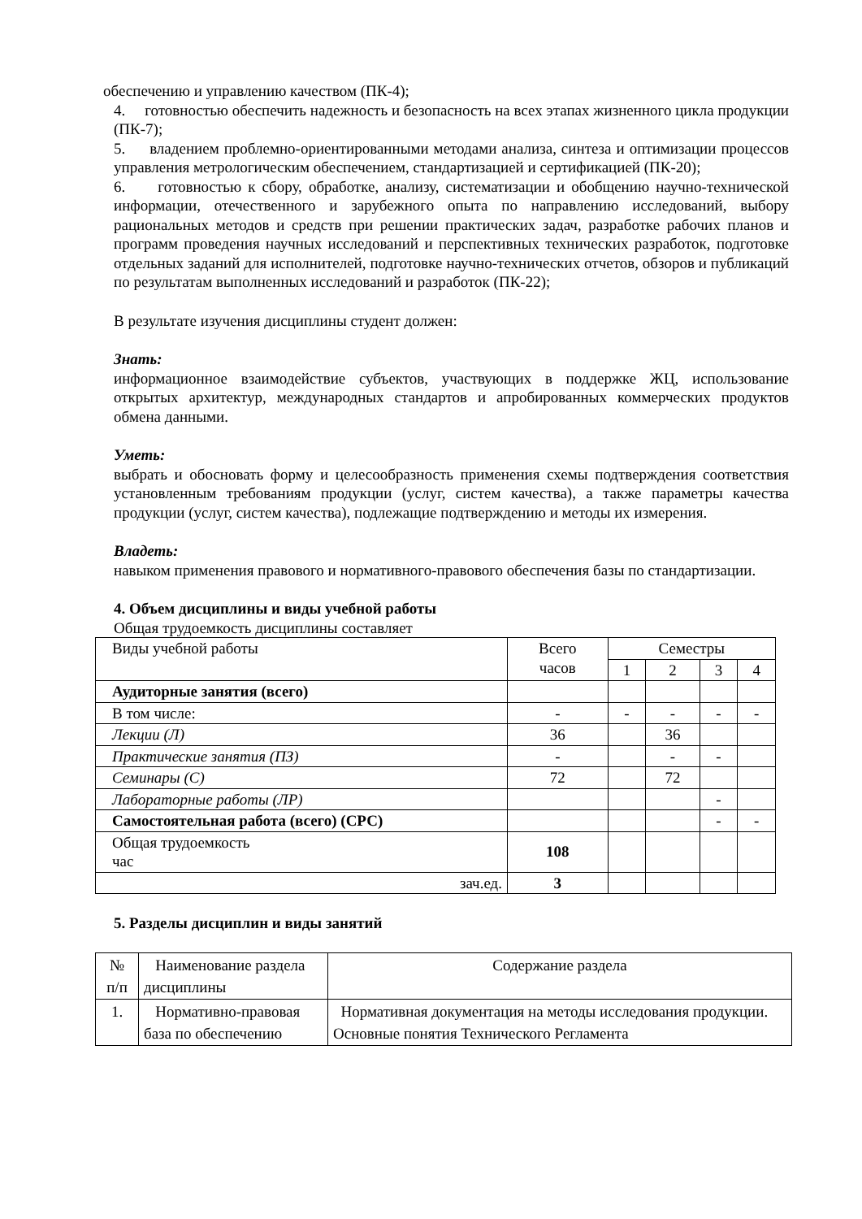обеспечению и управлению качеством (ПК-4);
4. готовностью обеспечить надежность и безопасность на всех этапах жизненного цикла продукции (ПК-7);
5. владением проблемно-ориентированными методами анализа, синтеза и оптимизации процессов управления метрологическим обеспечением, стандартизацией и сертификацией (ПК-20);
6. готовностью к сбору, обработке, анализу, систематизации и обобщению научно-технической информации, отечественного и зарубежного опыта по направлению исследований, выбору рациональных методов и средств при решении практических задач, разработке рабочих планов и программ проведения научных исследований и перспективных технических разработок, подготовке отдельных заданий для исполнителей, подготовке научно-технических отчетов, обзоров и публикаций по результатам выполненных исследований и разработок (ПК-22);
В результате изучения дисциплины студент должен:
Знать:
информационное взаимодействие субъектов, участвующих в поддержке ЖЦ, использование открытых архитектур, международных стандартов и апробированных коммерческих продуктов обмена данными.
Уметь:
выбрать и обосновать форму и целесообразность применения схемы подтверждения соответствия установленным требованиям продукции (услуг, систем качества), а также параметры качества продукции (услуг, систем качества), подлежащие подтверждению и методы их измерения.
Владеть:
навыком применения правового и нормативного-правового обеспечения базы по стандартизации.
4. Объем дисциплины и виды учебной работы
Общая трудоемкость дисциплины составляет
| Виды учебной работы | Всего часов | Семестры | | | |
| --- | --- | --- | --- | --- | --- |
| | | 1 | 2 | 3 | 4 |
| Аудиторные занятия (всего) | | | | | |
| В том числе: | - | - | - | - | - |
| Лекции (Л) | 36 | | 36 | | |
| Практические занятия (ПЗ) | - | | - | - | |
| Семинары (С) | 72 | | 72 | | |
| Лабораторные работы (ЛР) | | | | - | |
| Самостоятельная работа (всего) (СРС) | | | | - | - |
| Общая трудоемкость час | 108 | | | | |
| зач.ед. | 3 | | | | |
5. Разделы дисциплин и виды занятий
| № п/п | Наименование раздела дисциплины | Содержание раздела |
| 1. | Нормативно-правовая база по обеспечению | Нормативная документация на методы исследования продукции. Основные понятия Технического Регламента |